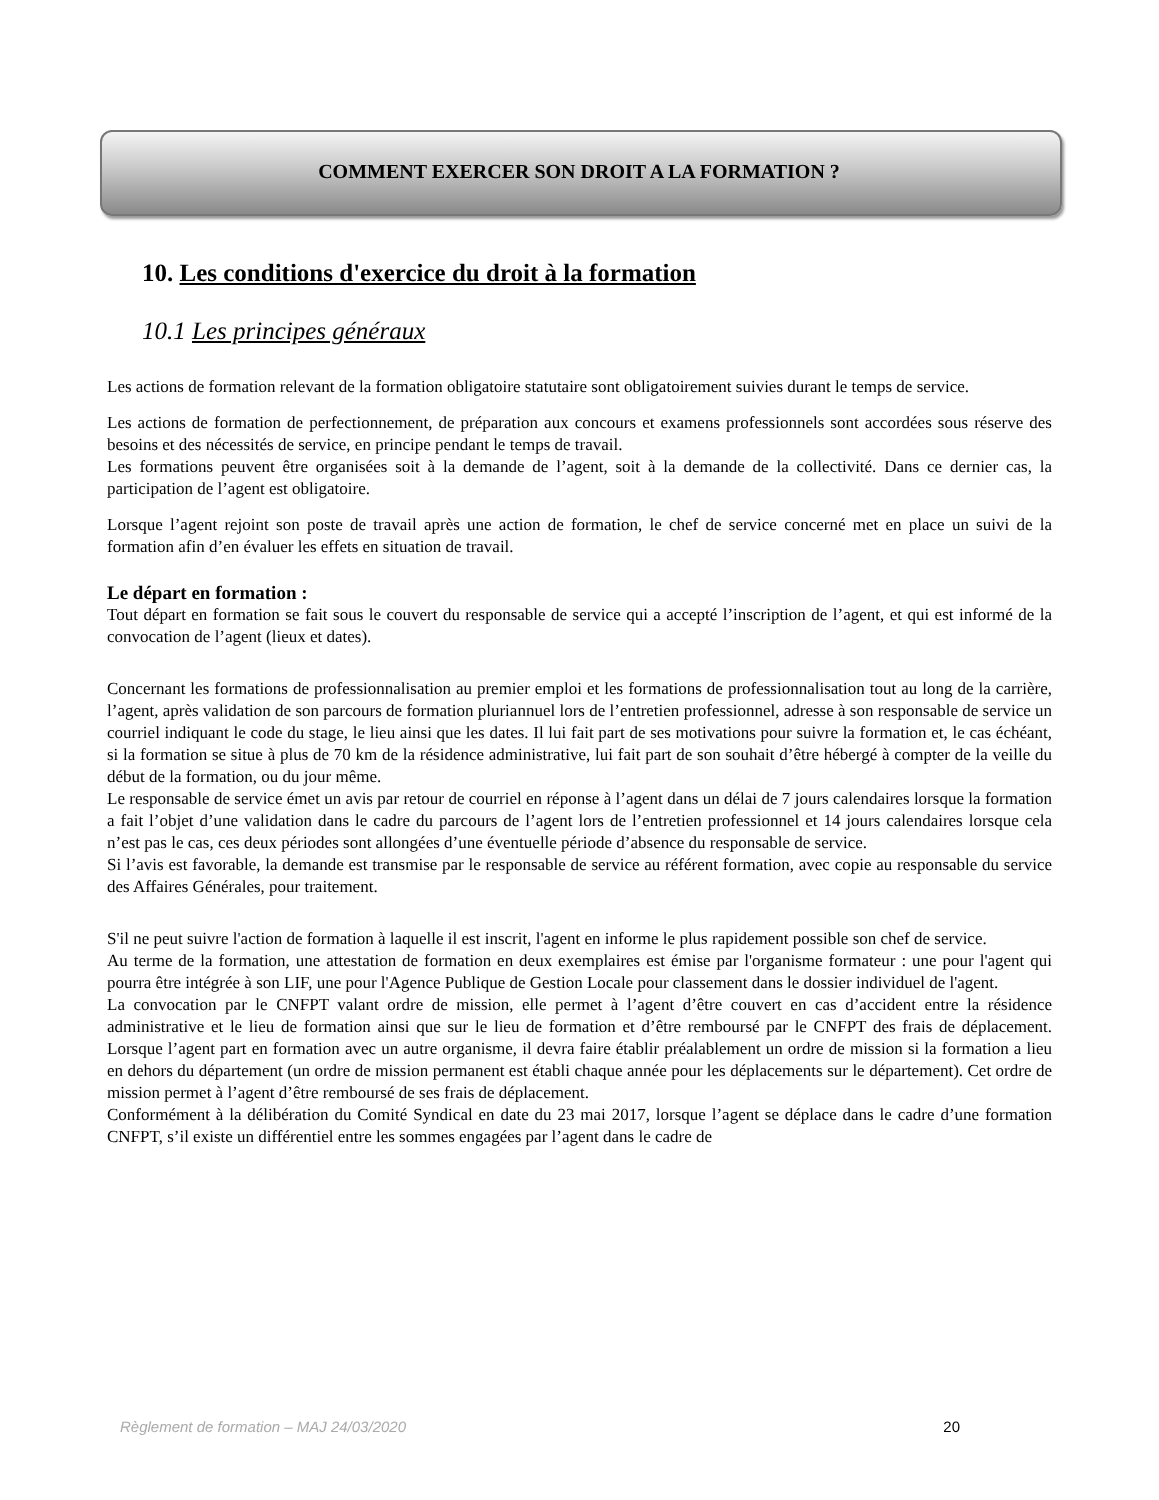COMMENT EXERCER SON DROIT A LA FORMATION ?
10. Les conditions d'exercice du droit à la formation
10.1 Les principes généraux
Les actions de formation relevant de la formation obligatoire statutaire sont obligatoirement suivies durant le temps de service.
Les actions de formation de perfectionnement, de préparation aux concours et examens professionnels sont accordées sous réserve des besoins et des nécessités de service, en principe pendant le temps de travail.
Les formations peuvent être organisées soit à la demande de l’agent, soit à la demande de la collectivité. Dans ce dernier cas, la participation de l’agent est obligatoire.
Lorsque l’agent rejoint son poste de travail après une action de formation, le chef de service concerné met en place un suivi de la formation afin d’en évaluer les effets en situation de travail.
Le départ en formation :
Tout départ en formation se fait sous le couvert du responsable de service qui a accepté l’inscription de l’agent, et qui est informé de la convocation de l’agent (lieux et dates).
Concernant les formations de professionnalisation au premier emploi et les formations de professionnalisation tout au long de la carrière, l’agent, après validation de son parcours de formation pluriannuel lors de l’entretien professionnel, adresse à son responsable de service un courriel indiquant le code du stage, le lieu ainsi que les dates. Il lui fait part de ses motivations pour suivre la formation et, le cas échéant, si la formation se situe à plus de 70 km de la résidence administrative, lui fait part de son souhait d’être hébergé à compter de la veille du début de la formation, ou du jour même.
Le responsable de service émet un avis par retour de courriel en réponse à l’agent dans un délai de 7 jours calendaires lorsque la formation a fait l’objet d’une validation dans le cadre du parcours de l’agent lors de l’entretien professionnel et 14 jours calendaires lorsque cela n’est pas le cas, ces deux périodes sont allongées d’une éventuelle période d’absence du responsable de service.
Si l’avis est favorable, la demande est transmise par le responsable de service au référent formation, avec copie au responsable du service des Affaires Générales, pour traitement.
S'il ne peut suivre l'action de formation à laquelle il est inscrit, l'agent en informe le plus rapidement possible son chef de service.
Au terme de la formation, une attestation de formation en deux exemplaires est émise par l'organisme formateur : une pour l'agent qui pourra être intégrée à son LIF, une pour l'Agence Publique de Gestion Locale pour classement dans le dossier individuel de l'agent.
La convocation par le CNFPT valant ordre de mission, elle permet à l’agent d’être couvert en cas d’accident entre la résidence administrative et le lieu de formation ainsi que sur le lieu de formation et d’être remboursé par le CNFPT des frais de déplacement. Lorsque l’agent part en formation avec un autre organisme, il devra faire établir préalablement un ordre de mission si la formation a lieu en dehors du département (un ordre de mission permanent est établi chaque année pour les déplacements sur le département). Cet ordre de mission permet à l’agent d’être remboursé de ses frais de déplacement.
Conformément à la délibération du Comité Syndical en date du 23 mai 2017, lorsque l’agent se déplace dans le cadre d’une formation CNFPT, s’il existe un différentiel entre les sommes engagées par l’agent dans le cadre de
Règlement de formation – MAJ 24/03/2020 20